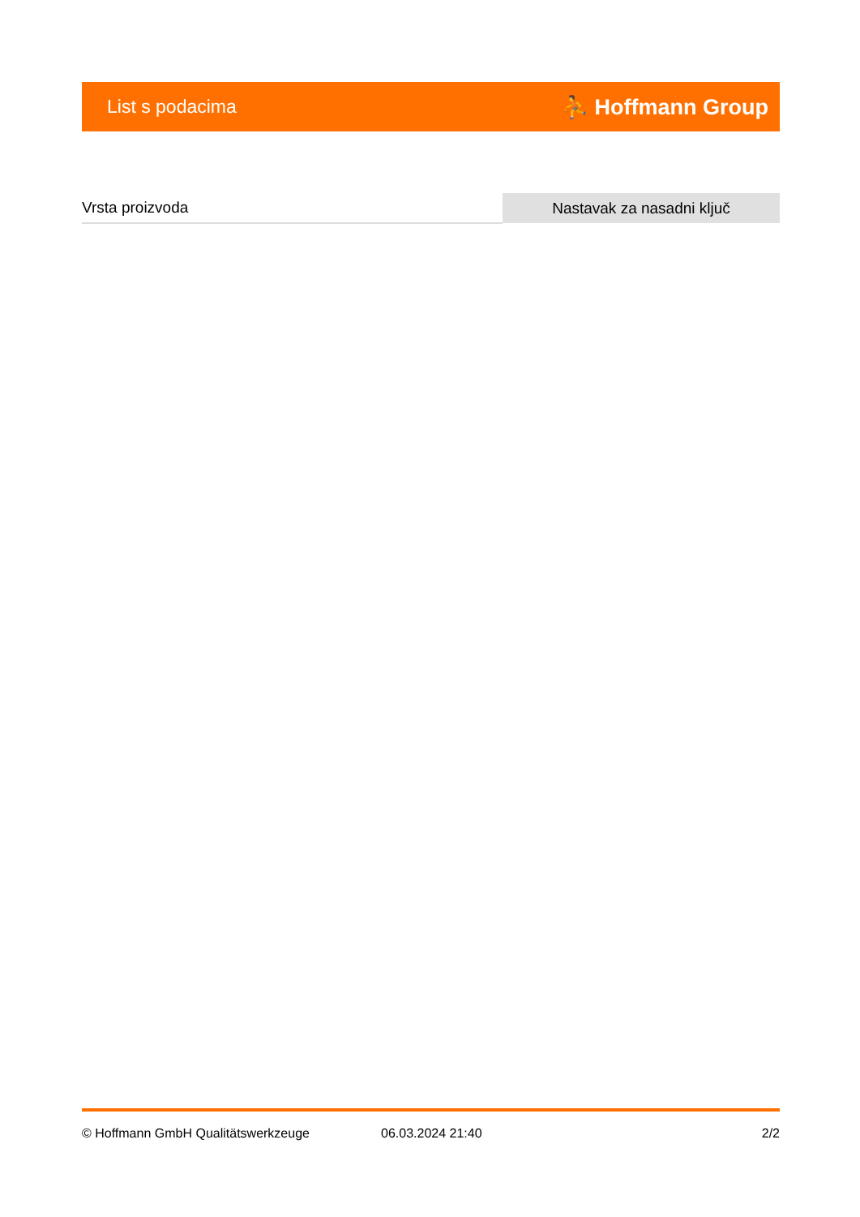List s podacima ⛹ Hoffmann Group
| Vrsta proizvoda | Nastavak za nasadni ključ |
© Hoffmann GmbH Qualitätswerkzeuge 06.03.2024 21:40 2/2